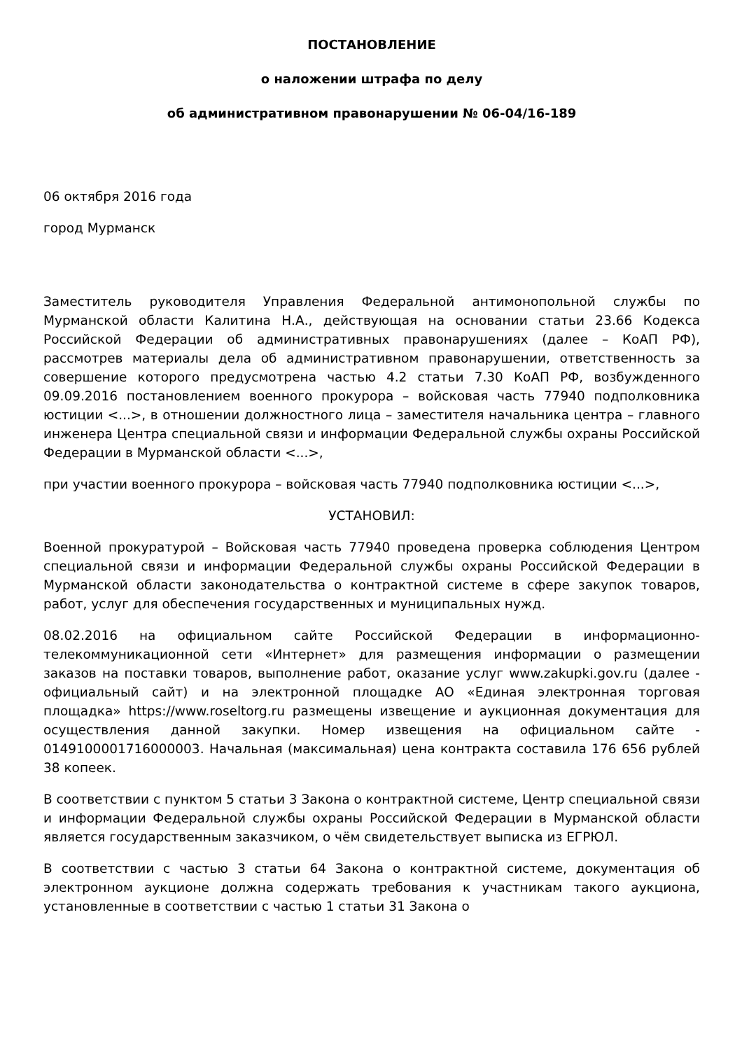ПОСТАНОВЛЕНИЕ
о наложении штрафа по делу
об административном правонарушении № 06-04/16-189
06 октября 2016 года
город Мурманск
Заместитель руководителя Управления Федеральной антимонопольной службы по Мурманской области Калитина Н.А., действующая на основании статьи 23.66 Кодекса Российской Федерации об административных правонарушениях (далее – КоАП РФ), рассмотрев материалы дела об административном правонарушении, ответственность за совершение которого предусмотрена частью 4.2 статьи 7.30 КоАП РФ, возбужденного 09.09.2016 постановлением военного прокурора – войсковая часть 77940 подполковника юстиции <...>, в отношении должностного лица – заместителя начальника центра – главного инженера Центра специальной связи и информации Федеральной службы охраны Российской Федерации в Мурманской области <...>,
при участии военного прокурора – войсковая часть 77940 подполковника юстиции <...>,
УСТАНОВИЛ:
Военной прокуратурой – Войсковая часть 77940 проведена проверка соблюдения Центром специальной связи и информации Федеральной службы охраны Российской Федерации в Мурманской области законодательства о контрактной системе в сфере закупок товаров, работ, услуг для обеспечения государственных и муниципальных нужд.
08.02.2016 на официальном сайте Российской Федерации в информационно-телекоммуникационной сети «Интернет» для размещения информации о размещении заказов на поставки товаров, выполнение работ, оказание услуг www.zakupki.gov.ru (далее - официальный сайт) и на электронной площадке АО «Единая электронная торговая площадка» https://www.roseltorg.ru размещены извещение и аукционная документация для осуществления данной закупки. Номер извещения на официальном сайте - 0149100001716000003. Начальная (максимальная) цена контракта составила 176 656 рублей 38 копеек.
В соответствии с пунктом 5 статьи 3 Закона о контрактной системе, Центр специальной связи и информации Федеральной службы охраны Российской Федерации в Мурманской области является государственным заказчиком, о чём свидетельствует выписка из ЕГРЮЛ.
В соответствии с частью 3 статьи 64 Закона о контрактной системе, документация об электронном аукционе должна содержать требования к участникам такого аукциона, установленные в соответствии с частью 1 статьи 31 Закона о